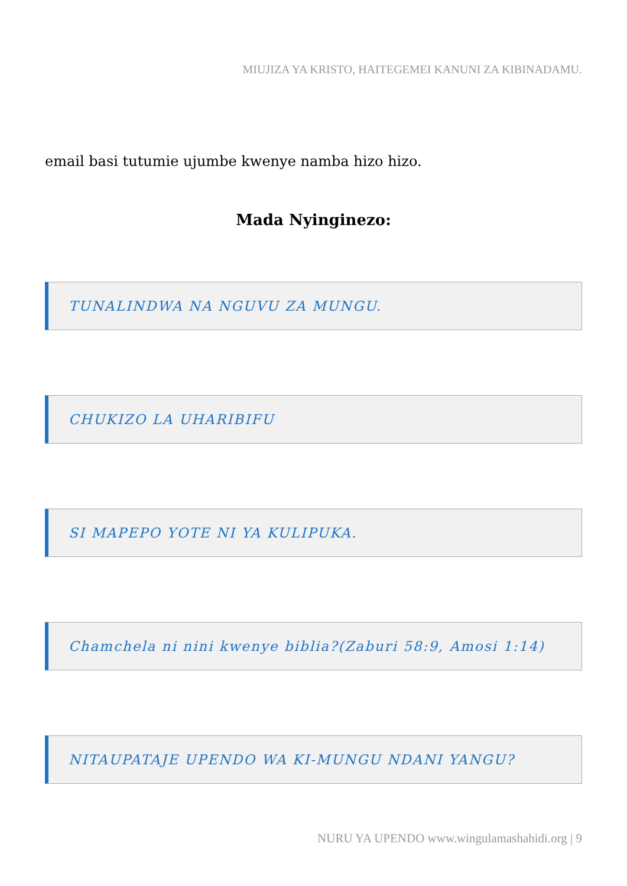MIUJIZA YA KRISTO, HAITEGEMEI KANUNI ZA KIBINADAMU.
email basi tutumie ujumbe kwenye namba hizo hizo.
Mada Nyinginezo:
TUNALINDWA NA NGUVU ZA MUNGU.
CHUKIZO LA UHARIBIFU
SI MAPEPO YOTE NI YA KULIPUKA.
Chamchela ni nini kwenye biblia?(Zaburi 58:9, Amosi 1:14)
NITAUPATAJE UPENDO WA KI-MUNGU NDANI YANGU?
NURU YA UPENDO www.wingulamashahidi.org | 9